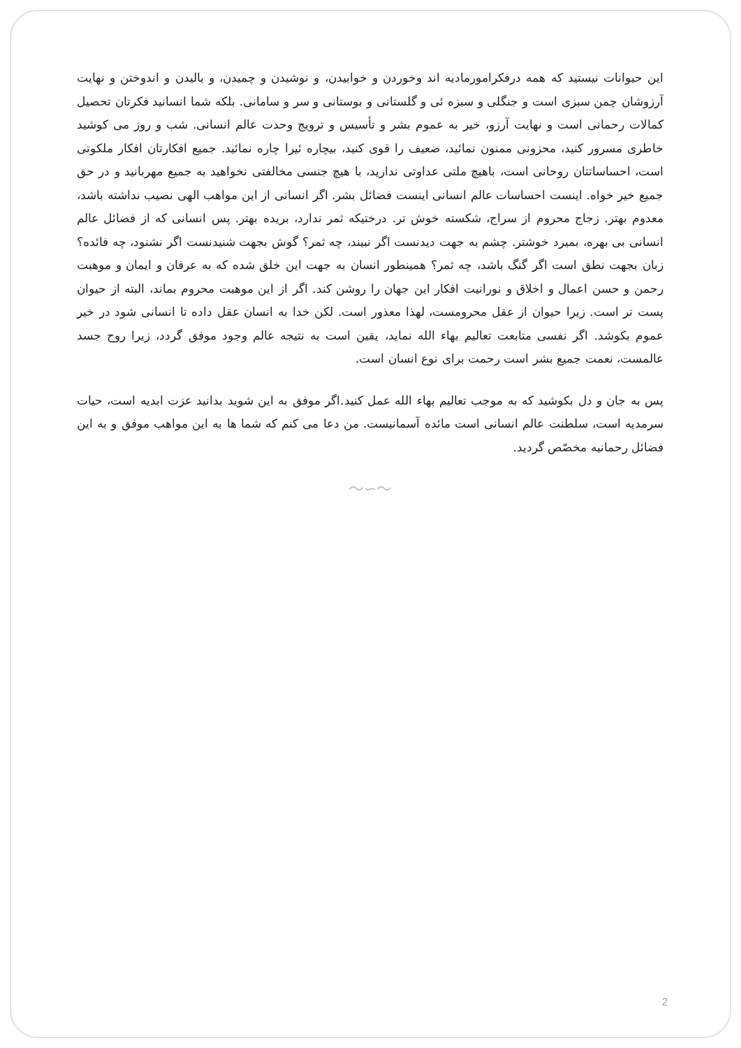این حیوانات نیستید که همه درفکرامورمادیه اند وخوردن و خوابیدن، و نوشیدن و چمیدن، و بالیدن و اندوختن و نهایت آرزوشان چمن سبزی است و جنگلی و سبزه ئی و گلستانی و بوستانی و سر و سامانی. بلکه شما انسانید فکرتان تحصیل کمالات رحمانی است و نهایت آرزو، خیر به عموم بشر و تأسیس و ترویج وحدت عالم انسانی. شب و روز می کوشید خاطری مسرور کنید، محزونی ممنون نمائید، ضعیف را قوی کنید، بیچاره ئیرا چاره نمائید. جمیع افکارتان افکار ملکوتی است، احساساتتان روحانی است، باهیچ ملتی عداوتی ندارید، با هیچ جنسی مخالفتی نخواهید به جمیع مهربانید و در حق جمیع خیر خواه. اینست احساسات عالم انسانی اینست فضائل بشر. اگر انسانی از این مواهب الهی نصیب نداشته باشد، معدوم بهتر. زجاج محروم از سراج، شکسته خوش تر. درختیکه ثمر ندارد، بریده بهتر. پس انسانی که از فضائل عالم انسانی بی بهره، بمیرد خوشتر. چشم به جهت دیدنست اگر نبیند، چه ثمر؟ گوش بجهت شنیدنست اگر نشنود، چه فائده؟ زبان بجهت نطق است اگر گنگ باشد، چه ثمر؟ همینطور انسان به جهت این خلق شده که به عرفان و ایمان و موهبت رحمن و حسن اعمال و اخلاق و نورانیت افکار این جهان را روشن کند. اگر از این موهبت محروم بماند، البته از حیوان پست تر است. زیرا حیوان از عقل محرومست، لهذا معذور است. لکن خدا به انسان عقل داده تا انسانی شود در خیر عموم بکوشد. اگر نفسی متابعت تعالیم بهاء الله نماید، یقین است به نتیجه عالم وجود موفق گردد، زیرا روح جسد عالمست، نعمت جمیع بشر است رحمت برای نوع انسان است.
پس به جان و دل بکوشید که به موجب تعالیم بهاء الله عمل کنید.اگر موفق به این شوید بدانید عزت ابدیه است، حیات سرمدیه است، سلطنت عالم انسانی است مائده آسمانیست. من دعا می کنم که شما ها به این مواهب موفق و به این فضائل رحمانیه مخصّص گردید.
～∽～
2